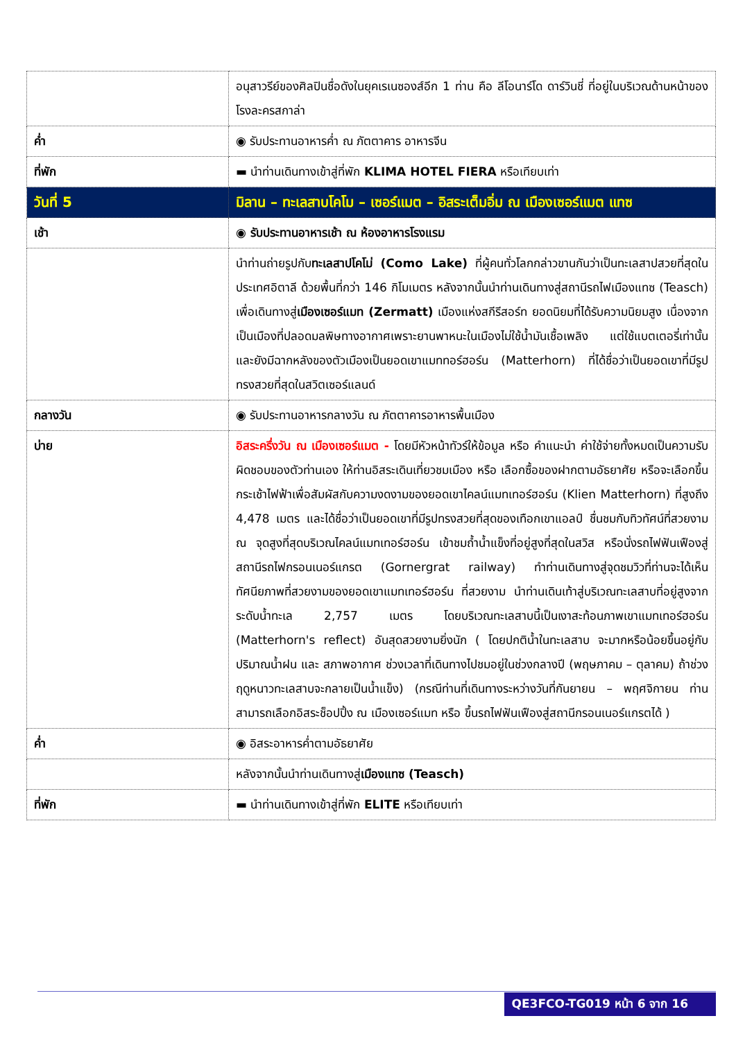| | อนุสาวรีย์ของศิลปินชื่อดังในยุคเรเนซองส์อีก 1 ท่าน คือ ลีโอนาร์โด ดาร์วินชี่ ที่อยู่ในบริเวณด้านหน้าของโรงละครสกาล่า |
| ค่ำ | ◉ รับประทานอาหารค่ำ ณ ภัตตาคาร อาหารจีน |
| ที่พัก | ▬ นำท่านเดินทางเข้าสู่ที่พัก KLIMA HOTEL FIERA หรือเทียบเท่า |
| วันที่ 5 | มิลาน – ทะเลสาบโคโม – เซอร์แมต – อิสระเต็มอิ่ม ณ เมืองเซอร์แมต แทซ |
| เช้า | ◉ รับประทานอาหารเช้า ณ ห้องอาหารโรงแรม |
| | นำท่านถ่ายรูปกับ ทะเลสาปโคโม่ (Como Lake) ที่ผู้คนทั่วโลกกล่าวขานกันว่าเป็นทะเลสาปสวยที่สุดในประเทศอิตาลี ด้วยพื้นที่กว่า 146 กิโมเมตร หลังจากนั้นนำท่านเดินทางสู่สถานีรถไฟเมืองแทซ (Teasch) เพื่อเดินทางสู่ เมืองเซอร์แมท (Zermatt) เมืองแห่งสกีรีสอร์ท ยอดนิยมที่ได้รับความนิยมสูง เนื่องจากเป็นเมืองที่ปลอดมลพิษทางอากาศเพราะยานพาหนะในเมืองไม่ใช้น้ำมันเชื้อเพลิง แต่ใช้แบตเตอรี่เท่านั้น และยังมีฉากหลังของตัวเมืองเป็นยอดเขาแมททอร์ฮอร์น (Matterhorn) ที่ได้ชื่อว่าเป็นยอดเขาที่มีรูปทรงสวยที่สุดในสวิตเซอร์แลนด์ |
| กลางวัน | ◉ รับประทานอาหารกลางวัน ณ ภัตตาคารอาหารพื้นเมือง |
| บ่าย | อิสระครึ่งวัน ณ เมืองเซอร์แมต - โดยมีหัวหน้าทัวร์ให้ข้อมูล หรือ คำแนะนำ ค่าใช้จ่ายทั้งหมดเป็นความรับผิดชอบของตัวท่านเอง ให้ท่านอิสระเดินเที่ยวชมเมือง หรือ เลือกซื้อของฝากตามอัธยาศัย หรือจะเลือกขึ้นกระเช้าไฟฟ้าเพื่อสัมผัสกับความงดงามของยอดเขาไคลน์แมทเทอร์ฮอร์น (Klien Matterhorn) ที่สูงถึง 4,478 เมตร และได้ชื่อว่าเป็นยอดเขาที่มีรูปทรงสวยที่สุดของเทือกเขาแอลป์ ชื่นชมกับทิวทัศน์ที่สวยงาม ณ จุดสูงที่สุดบริเวณไคลน์แมทเทอร์ฮอร์น เข้าชมถ้ำน้ำแข็งที่อยู่สูงที่สุดในสวิส หรือนั่งรถไฟฟันเฟืองสู่สถานีรถไฟกรอนเนอร์แกรต (Gornergrat railway) ทำท่านเดินทางสู่จุดชมวิวที่ท่านจะได้เห็นทัศนียภาพที่สวยงามของยอดเขาแมทเทอร์ฮอร์น ที่สวยงาม นำท่านเดินเท้าสู่บริเวณทะเลสาบที่อยู่สูงจากระดับน้ำทะเล 2,757 เมตร โดยบริเวณทะเลสาบนี้เป็นเงาสะท้อนภาพเขาแมทเทอร์ฮอร์น (Matterhorn's reflect) อันสุดสวยงามยิ่งนัก ( โดยปกติน้ำในทะเลสาบ จะมากหรือน้อยขึ้นอยู่กับปริมาณน้ำฝน และ สภาพอากาศ ช่วงเวลาที่เดินทางไปชมอยู่ในช่วงกลางปี (พฤษภาคม – ตุลาคม) ถ้าช่วงฤดูหนาวทะเลสาบจะกลายเป็นน้ำแข็ง) (กรณีท่านที่เดินทางระหว่างวันที่กันยายน – พฤศจิกายน ท่านสามารถเลือกอิสระช็อปปิ้ง ณ เมืองเซอร์แมท หรือ ขึ้นรถไฟฟันเฟืองสู่สถานีกรอนเนอร์แกรตได้ ) |
| ค่ำ | ◉ อิสระอาหารค่ำตามอัธยาศัย |
| | หลังจากนั้นนำท่านเดินทางสู่ เมืองแทซ (Teasch) |
| ที่พัก | ▬ นำท่านเดินทางเข้าสู่ที่พัก ELITE หรือเทียบเท่า |
QE3FCO-TG019 หน้า 6 จาก 16